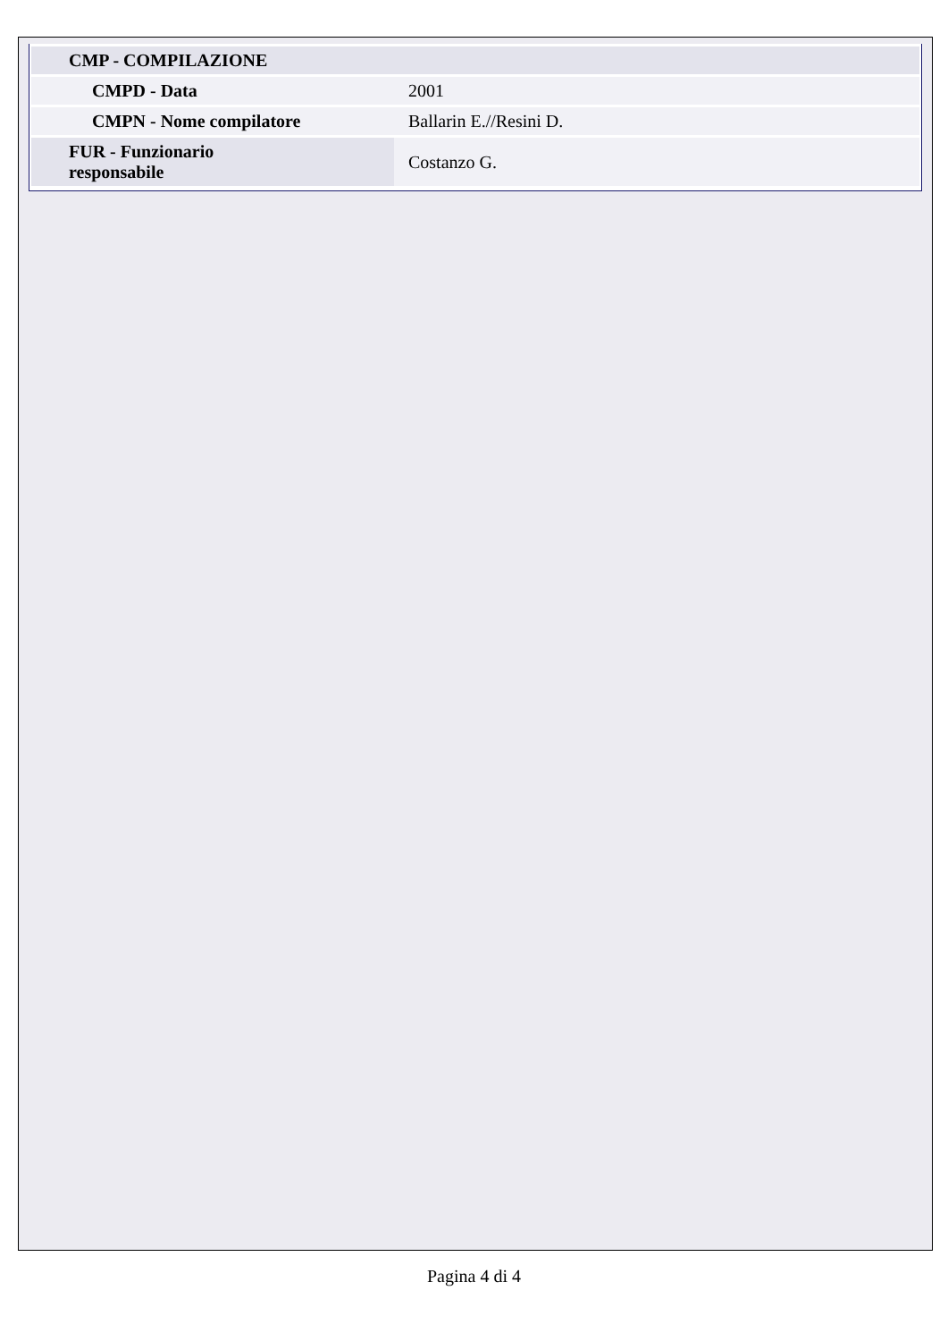| CMP - COMPILAZIONE | |
| CMPD - Data | 2001 |
| CMPN - Nome compilatore | Ballarin E.//Resini D. |
| FUR - Funzionario responsabile | Costanzo G. |
Pagina 4 di 4